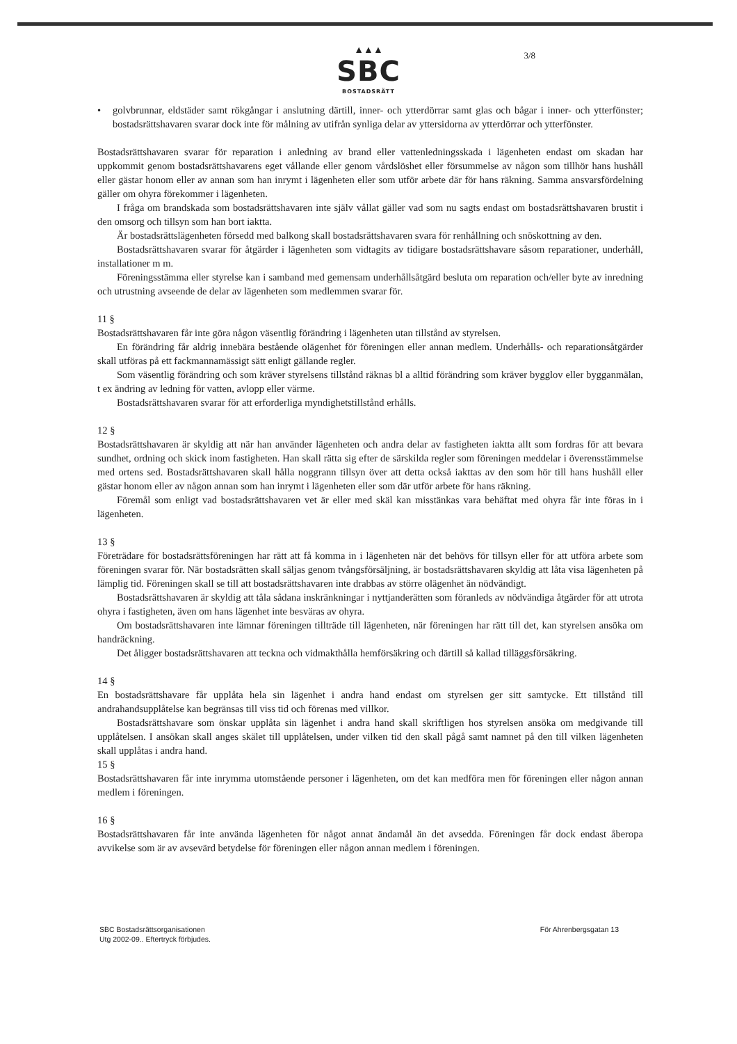▲▲▲
SBC
BOSTADSRÄTT
3/8
• golvbrunnar, eldstäder samt rökgångar i anslutning därtill, inner- och ytterdörrar samt glas och bågar i inner- och ytterfönster; bostadsrättshavaren svarar dock inte för målning av utifrån synliga delar av yttersidorna av ytterdörrar och ytterfönster.
Bostadsrättshavaren svarar för reparation i anledning av brand eller vattenledningsskada i lägenheten endast om skadan har uppkommit genom bostadsrättshavarens eget vållande eller genom vårdslöshet eller försummelse av någon som tillhör hans hushåll eller gästar honom eller av annan som han inrymt i lägenheten eller som utför arbete där för hans räkning. Samma ansvarsfördelning gäller om ohyra förekommer i lägenheten.
I fråga om brandskada som bostadsrättshavaren inte själv vållat gäller vad som nu sagts endast om bostadsrättshavaren brustit i den omsorg och tillsyn som han bort iaktta.
Är bostadsrättslägenheten försedd med balkong skall bostadsrättshavaren svara för renhållning och snöskottning av den.
Bostadsrättshavaren svarar för åtgärder i lägenheten som vidtagits av tidigare bostadsrättshavare såsom reparationer, underhåll, installationer m m.
Föreningsstämma eller styrelse kan i samband med gemensam underhållsåtgärd besluta om reparation och/eller byte av inredning och utrustning avseende de delar av lägenheten som medlemmen svarar för.
11 §
Bostadsrättshavaren får inte göra någon väsentlig förändring i lägenheten utan tillstånd av styrelsen.
En förändring får aldrig innebära bestående olägenhet för föreningen eller annan medlem. Underhålls- och reparationsåtgärder skall utföras på ett fackmannamässigt sätt enligt gällande regler.
Som väsentlig förändring och som kräver styrelsens tillstånd räknas bl a alltid förändring som kräver bygglov eller bygganmälan, t ex ändring av ledning för vatten, avlopp eller värme.
Bostadsrättshavaren svarar för att erforderliga myndighetstillstånd erhålls.
12 §
Bostadsrättshavaren är skyldig att när han använder lägenheten och andra delar av fastigheten iaktta allt som fordras för att bevara sundhet, ordning och skick inom fastigheten. Han skall rätta sig efter de särskilda regler som föreningen meddelar i överensstämmelse med ortens sed. Bostadsrättshavaren skall hålla noggrann tillsyn över att detta också iakttas av den som hör till hans hushåll eller gästar honom eller av någon annan som han inrymt i lägenheten eller som där utför arbete för hans räkning.
Föremål som enligt vad bostadsrättshavaren vet är eller med skäl kan misstänkas vara behäftat med ohyra får inte föras in i lägenheten.
13 §
Företrädare för bostadsrättsföreningen har rätt att få komma in i lägenheten när det behövs för tillsyn eller för att utföra arbete som föreningen svarar för. När bostadsrätten skall säljas genom tvångsförsäljning, är bostadsrättshavaren skyldig att låta visa lägenheten på lämplig tid. Föreningen skall se till att bostadsrättshavaren inte drabbas av större olägenhet än nödvändigt.
Bostadsrättshavaren är skyldig att tåla sådana inskränkningar i nyttjanderätten som föranleds av nödvändiga åtgärder för att utrota ohyra i fastigheten, även om hans lägenhet inte besväras av ohyra.
Om bostadsrättshavaren inte lämnar föreningen tillträde till lägenheten, när föreningen har rätt till det, kan styrelsen ansöka om handräckning.
Det åligger bostadsrättshavaren att teckna och vidmakthålla hemförsäkring och därtill så kallad tilläggsförsäkring.
14 §
En bostadsrättshavare får upplåta hela sin lägenhet i andra hand endast om styrelsen ger sitt samtycke. Ett tillstånd till andrahandsupplåtelse kan begränsas till viss tid och förenas med villkor.
Bostadsrättshavare som önskar upplåta sin lägenhet i andra hand skall skriftligen hos styrelsen ansöka om medgivande till upplåtelsen. I ansökan skall anges skälet till upplåtelsen, under vilken tid den skall pågå samt namnet på den till vilken lägenheten skall upplåtas i andra hand.
15 §
Bostadsrättshavaren får inte inrymma utomstående personer i lägenheten, om det kan medföra men för föreningen eller någon annan medlem i föreningen.
16 §
Bostadsrättshavaren får inte använda lägenheten för något annat ändamål än det avsedda. Föreningen får dock endast åberopa avvikelse som är av avsevärd betydelse för föreningen eller någon annan medlem i föreningen.
SBC Bostadsrättsorganisationen
Utg 2002-09.. Eftertryck förbjudes.
För Ahrenbergsgatan 13